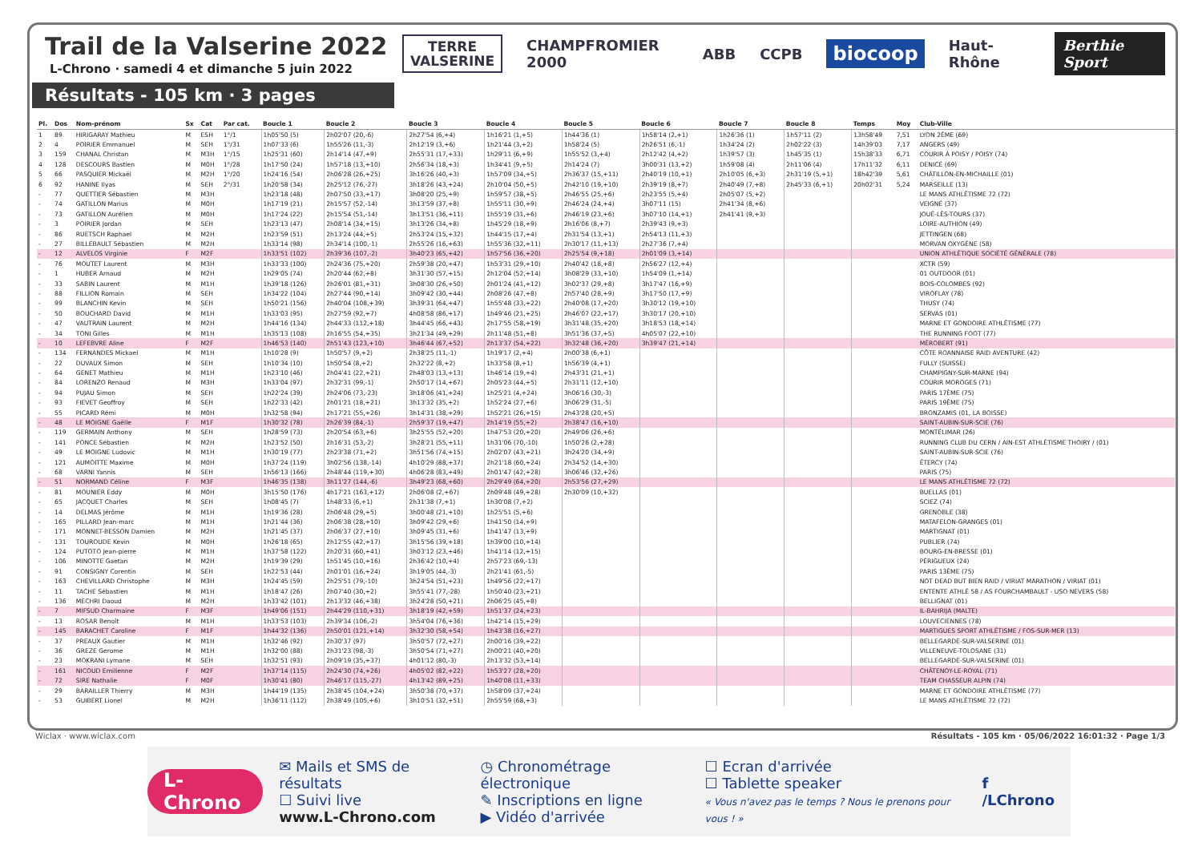Trail de la Valserine 2022
L-Chrono · samedi 4 et dimanche 5 juin 2022
Résultats - 105 km · 3 pages
TERRE
VALSERINE
CHAMPFROMIER 2000 ABB CCPB
biocoop
Haut-Rhône
Berthie Sport
| Pl. | Dos | Nom-prénom | Sx | Cat | Par cat. | Boucle 1 | Boucle 2 | Boucle 3 | Boucle 4 | Boucle 5 | Boucle 6 | Boucle 7 | Boucle 8 | Temps | Moy | Club-Ville |
| --- | --- | --- | --- | --- | --- | --- | --- | --- | --- | --- | --- | --- | --- | --- | --- | --- |
| 1 | 89 | HIRIGARAY Mathieu | M | ESH | 1°/1 | 1h05'50 (5) | 2h02'07 (20,-6) | 2h27'54 (6,+4) | 1h16'21 (1,+5) | 1h44'36 (1) | 1h58'14 (2,+1) | 1h26'36 (1) | 1h57'11 (2) | 13h58'49 | 7,51 | LYON 2ÈME (69) |
| 2 | 4 | POIRIER Emmanuel | M | SEH | 1°/31 | 1h07'33 (6) | 1h55'26 (11,-3) | 2h12'19 (3,+6) | 1h21'44 (3,+2) | 1h58'24 (5) | 2h26'51 (6,-1) | 1h34'24 (2) | 2h02'22 (3) | 14h39'03 | 7,17 | ANGERS (49) |
| 3 | 159 | CHANAL Christan | M | M3H | 1°/15 | 1h25'31 (60) | 2h14'14 (47,+9) | 2h55'31 (17,+33) | 1h29'11 (6,+9) | 1h55'52 (3,+4) | 2h12'42 (4,+2) | 1h39'57 (3) | 1h45'35 (1) | 15h38'33 | 6,71 | COURIR À POISY / POISY (74) |
| 4 | 128 | DESCOURS Bastien | M | M0H | 1°/28 | 1h17'50 (24) | 1h57'18 (13,+10) | 2h56'34 (18,+3) | 1h34'41 (9,+5) | 2h14'24 (7) | 3h00'31 (13,+2) | 1h59'08 (4) | 2h11'06 (4) | 17h11'32 | 6,11 | DENICÉ (69) |
| 5 | 66 | PASQUIER Mickaël | M | M2H | 1°/20 | 1h24'16 (54) | 2h06'28 (26,+25) | 3h16'26 (40,+3) | 1h57'09 (34,+5) | 2h36'37 (15,+11) | 2h40'19 (10,+1) | 2h10'05 (6,+3) | 2h31'19 (5,+1) | 18h42'39 | 5,61 | CHÂTILLON-EN-MICHAILLE (01) |
| 6 | 92 | HANINE Ilyas | M | SEH | 2°/31 | 1h20'58 (34) | 2h25'12 (76,-27) | 3h18'26 (43,+24) | 2h10'04 (50,+5) | 2h42'10 (19,+10) | 2h39'19 (8,+7) | 2h40'49 (7,+8) | 2h45'33 (6,+1) | 20h02'31 | 5,24 | MARSEILLE (13) |
| - | 77 | QUETTIER Sébastien | M | M3H | | 1h23'18 (48) | 2h07'50 (33,+17) | 3h08'20 (25,+9) | 1h59'57 (38,+5) | 2h46'55 (25,+6) | 2h23'55 (5,+4) | 2h05'07 (5,+2) | | | | LE MANS ATHLÉTISME 72 (72) |
| - | 74 | GATILLON Marius | M | M0H | | 1h17'19 (21) | 2h15'57 (52,-14) | 3h13'59 (37,+8) | 1h55'11 (30,+9) | 2h46'24 (24,+4) | 3h07'11 (15) | 2h41'34 (8,+6) | | | | VEIGNÉ (37) |
| - | 73 | GATILLON Aurélien | M | M0H | | 1h17'24 (22) | 2h15'54 (51,-14) | 3h13'51 (36,+11) | 1h55'19 (31,+6) | 2h46'19 (23,+6) | 3h07'10 (14,+1) | 2h41'41 (9,+3) | | | | JOUÉ-LÈS-TOURS (37) |
| - | 3 | POIRIER Jordan | M | SEH | | 1h23'13 (47) | 2h08'14 (34,+15) | 3h13'26 (34,+8) | 1h45'29 (18,+9) | 2h16'06 (8,+7) | 2h39'43 (9,+3) | | | | | LOIRE-AUTHION (49) |
| - | 86 | RUETSCH Raphael | M | M2H | | 1h23'59 (51) | 2h13'24 (44,+5) | 2h53'24 (15,+32) | 1h44'15 (17,+4) | 2h31'54 (13,+1) | 2h54'13 (11,+3) | | | | | JETTINGEN (68) |
| - | 27 | BILLEBAULT Sébastien | M | M2H | | 1h33'14 (98) | 2h34'14 (100,-1) | 2h55'26 (16,+63) | 1h55'36 (32,+11) | 2h30'17 (11,+13) | 2h27'36 (7,+4) | | | | | MORVAN OXYGÈNE (58) |
| - | 12 | ALVELOS Virginie | F | M2F | | 1h33'51 (102) | 2h39'36 (107,-2) | 3h40'23 (65,+42) | 1h57'56 (36,+20) | 2h25'54 (9,+18) | 2h01'09 (3,+14) | | | | | UNION ATHLÉTIQUE SOCIÉTÉ GÉNÉRALE (78) |
| - | 76 | MOUTET Laurent | M | M3H | | 1h33'33 (100) | 2h24'36 (75,+20) | 2h59'38 (20,+47) | 1h53'31 (29,+10) | 2h40'42 (18,+8) | 2h56'27 (12,+4) | | | | | XCTR (59) |
| - | 1 | HUBER Arnaud | M | M2H | | 1h29'05 (74) | 2h20'44 (62,+8) | 3h31'30 (57,+15) | 2h12'04 (52,+14) | 3h08'29 (33,+10) | 1h54'09 (1,+14) | | | | | 01 OUTDOOR (01) |
| - | 33 | SABIN Laurent | M | M1H | | 1h39'18 (126) | 2h26'01 (81,+31) | 3h08'30 (26,+50) | 2h01'24 (41,+12) | 3h02'37 (29,+8) | 3h17'47 (16,+9) | | | | | BOIS-COLOMBES (92) |
| - | 88 | FILLION Romain | M | SEH | | 1h34'22 (104) | 2h27'44 (90,+14) | 3h09'42 (30,+44) | 2h08'26 (47,+8) | 2h57'40 (28,+9) | 3h17'50 (17,+9) | | | | | VIROFLAY (78) |
| - | 99 | BLANCHIN Kevin | M | SEH | | 1h50'21 (156) | 2h40'04 (108,+39) | 3h39'31 (64,+47) | 1h55'48 (33,+22) | 2h40'08 (17,+20) | 3h30'12 (19,+10) | | | | | THUSY (74) |
| - | 50 | BOUCHARD David | M | M1H | | 1h33'03 (95) | 2h27'59 (92,+7) | 4h08'58 (86,+17) | 1h49'46 (21,+25) | 2h46'07 (22,+17) | 3h30'17 (20,+10) | | | | | SERVAS (01) |
| - | 47 | VAUTRAIN Laurent | M | M2H | | 1h44'16 (134) | 2h44'33 (112,+18) | 3h44'45 (66,+43) | 2h17'55 (58,+19) | 3h31'48 (35,+20) | 3h18'53 (18,+14) | | | | | MARNE ET GONDOIRE ATHLÉTISME (77) |
| - | 34 | TONI Gilles | M | M1H | | 1h35'13 (108) | 2h16'55 (54,+35) | 3h21'34 (49,+29) | 2h11'48 (51,+8) | 3h51'36 (37,+5) | 4h05'07 (22,+10) | | | | | THE RUNNING FOOT (77) |
| - | 10 | LEFEBVRE Aline | F | M2F | | 1h46'53 (140) | 2h51'43 (123,+10) | 3h46'44 (67,+52) | 2h13'37 (54,+22) | 3h32'48 (36,+20) | 3h39'47 (21,+14) | | | | | MÉROBERT (91) |
| - | 134 | FERNANDES Mickael | M | M1H | | 1h10'28 (9) | 1h50'57 (9,+2) | 2h38'25 (11,-1) | 1h19'17 (2,+4) | 2h00'38 (6,+1) | | | | | | CÔTE ROANNAISE RAID AVENTURE (42) |
| - | 22 | DUVAUX Simon | M | SEH | | 1h10'34 (10) | 1h50'54 (8,+2) | 2h32'22 (8,+2) | 1h33'58 (8,+1) | 1h56'39 (4,+1) | | | | | | FULLY (SUISSE) |
| - | 64 | GENET Mathieu | M | M1H | | 1h23'10 (46) | 2h04'41 (22,+21) | 2h48'03 (13,+13) | 1h46'14 (19,+4) | 2h43'31 (21,+1) | | | | | | CHAMPIGNY-SUR-MARNE (94) |
| - | 84 | LORENZO Renaud | M | M3H | | 1h33'04 (97) | 2h32'31 (99,-1) | 2h50'17 (14,+67) | 2h05'23 (44,+5) | 2h31'11 (12,+10) | | | | | | COURIR MOROGES (71) |
| - | 94 | PUJAU Simon | M | SEH | | 1h22'24 (39) | 2h24'06 (73,-23) | 3h18'06 (41,+24) | 1h25'21 (4,+24) | 3h06'16 (30,-3) | | | | | | PARIS 17ÈME (75) |
| - | 93 | FIEVET Geoffroy | M | SEH | | 1h22'33 (42) | 2h01'21 (18,+21) | 3h13'32 (35,+2) | 1h52'24 (27,+6) | 3h06'29 (31,-5) | | | | | | PARIS 19ÈME (75) |
| - | 55 | PICARD Rémi | M | M0H | | 1h32'58 (94) | 2h17'21 (55,+26) | 3h14'31 (38,+29) | 1h52'21 (26,+15) | 2h43'28 (20,+5) | | | | | | BRONZAMIS (01, LA BOISSE) |
| - | 48 | LE MOIGNE Gaëlle | F | M1F | | 1h30'32 (78) | 2h26'39 (84,-1) | 2h59'37 (19,+47) | 2h14'19 (55,+2) | 2h38'47 (16,+10) | | | | | | SAINT-AUBIN-SUR-SCIE (76) |
| - | 119 | GERMAIN Anthony | M | SEH | | 1h28'59 (73) | 2h20'54 (63,+6) | 3h25'55 (52,+20) | 1h47'53 (20,+20) | 2h49'06 (26,+6) | | | | | | MONTÉLIMAR (26) |
| - | 141 | PONCE Sébastien | M | M2H | | 1h23'52 (50) | 2h16'31 (53,-2) | 3h28'21 (55,+11) | 1h31'06 (70,-10) | 1h50'26 (2,+28) | | | | | | RUNNING CLUB DU CERN / AIN-EST ATHLÉTISME THOIRY / (01) |
| - | 49 | LE MOIGNE Ludovic | M | M1H | | 1h30'19 (77) | 2h23'38 (71,+2) | 3h51'56 (74,+15) | 2h02'07 (43,+21) | 3h24'20 (34,+9) | | | | | | SAINT-AUBIN-SUR-SCIE (76) |
| - | 121 | AUMOITTE Maxime | M | M0H | | 1h37'24 (119) | 3h02'56 (138,-14) | 4h10'29 (88,+37) | 2h21'18 (60,+24) | 2h34'52 (14,+30) | | | | | | ÉTERCY (74) |
| - | 68 | VARNI Yannis | M | SEH | | 1h56'13 (166) | 2h48'44 (119,+30) | 4h06'28 (83,+49) | 2h01'47 (42,+28) | 3h06'46 (32,+26) | | | | | | PARIS (75) |
| - | 51 | NORMAND Céline | F | M3F | | 1h46'35 (138) | 3h11'27 (144,-6) | 3h49'23 (68,+60) | 2h29'49 (64,+20) | 2h53'56 (27,+29) | | | | | | LE MANS ATHLÉTISME 72 (72) |
| - | 81 | MOUNIER Eddy | M | M0H | | 3h15'50 (176) | 4h17'21 (163,+12) | 2h06'08 (2,+67) | 2h09'48 (49,+28) | 2h30'09 (10,+32) | | | | | | BUELLAS (01) |
| - | 65 | JACQUET Charles | M | SEH | | 1h08'45 (7) | 1h48'33 (6,+1) | 2h31'38 (7,+1) | 1h30'08 (7,+2) | | | | | | | SCIEZ (74) |
| - | 14 | DELMAS Jérôme | M | M1H | | 1h19'36 (28) | 2h06'48 (29,+5) | 3h00'48 (21,+10) | 1h25'51 (5,+6) | | | | | | | GRENOBLE (38) |
| - | 165 | PILLARD Jean-marc | M | M1H | | 1h21'44 (36) | 2h06'38 (28,+10) | 3h09'42 (29,+6) | 1h41'50 (14,+9) | | | | | | | MATAFELON-GRANGES (01) |
| - | 171 | MONNET-BESSON Damien | M | M2H | | 1h21'45 (37) | 2h06'37 (27,+10) | 3h09'45 (31,+6) | 1h41'47 (13,+9) | | | | | | | MARTIGNAT (01) |
| - | 131 | TOUROUDE Kevin | M | M0H | | 1h26'18 (65) | 2h12'55 (42,+17) | 3h15'56 (39,+18) | 1h39'00 (10,+14) | | | | | | | PUBLIER (74) |
| - | 124 | PUTOTO Jean-pierre | M | M1H | | 1h37'58 (122) | 2h20'31 (60,+41) | 3h03'12 (23,+46) | 1h41'14 (12,+15) | | | | | | | BOURG-EN-BRESSE (01) |
| - | 106 | MINOTTE Gaetan | M | M2H | | 1h19'39 (29) | 1h51'45 (10,+16) | 2h36'42 (10,+4) | 2h57'23 (69,-13) | | | | | | | PÉRIGUEUX (24) |
| - | 91 | CONSIGNY Corentin | M | SEH | | 1h22'53 (44) | 2h01'01 (16,+24) | 3h19'05 (44,-3) | 2h21'41 (61,-5) | | | | | | | PARIS 13ÈME (75) |
| - | 163 | CHEVILLARD Christophe | M | M3H | | 1h24'45 (59) | 2h25'51 (79,-10) | 3h24'54 (51,+23) | 1h49'56 (22,+17) | | | | | | | NOT DEAD BUT BIEN RAID / VIRIAT MARATHON / VIRIAT (01) |
| - | 11 | TACHE Sébastien | M | M1H | | 1h18'47 (26) | 2h07'40 (30,+2) | 3h55'41 (77,-28) | 1h50'40 (23,+21) | | | | | | | ENTENTE ATHLÉ 58 / AS FOURCHAMBAULT - USO NEVERS (58) |
| - | 136 | MECHRI Daoud | M | M2H | | 1h33'42 (101) | 2h13'32 (46,+38) | 3h24'28 (50,+21) | 2h06'25 (45,+8) | | | | | | | BELLIGNAT (01) |
| - | 7 | MIFSUD Charmaine | F | M3F | | 1h49'06 (151) | 2h44'29 (110,+31) | 3h18'19 (42,+59) | 1h51'37 (24,+23) | | | | | | | IL-BAHRIJA (MALTE) |
| - | 13 | ROSAR Benoît | M | M1H | | 1h33'53 (103) | 2h39'34 (106,-2) | 3h54'04 (76,+36) | 1h42'14 (15,+29) | | | | | | | LOUVECIENNES (78) |
| - | 145 | BARACHET Caroline | F | M1F | | 1h44'32 (136) | 2h50'01 (121,+14) | 3h32'30 (58,+54) | 1h43'38 (16,+27) | | | | | | | MARTIGUES SPORT ATHLÉTISME / FOS-SUR-MER (13) |
| - | 37 | PREAUX Gautier | M | M1H | | 1h32'46 (92) | 2h30'37 (97) | 3h50'57 (72,+27) | 2h00'16 (39,+22) | | | | | | | BELLEGARDE-SUR-VALSERINE (01) |
| - | 36 | GREZE Gerome | M | M1H | | 1h32'00 (88) | 2h31'23 (98,-3) | 3h50'54 (71,+27) | 2h00'21 (40,+20) | | | | | | | VILLENEUVE-TOLOSANE (31) |
| - | 23 | MOKRANI Lymane | M | SEH | | 1h32'51 (93) | 2h09'19 (35,+37) | 4h01'12 (80,-3) | 2h13'32 (53,+14) | | | | | | | BELLEGARDE-SUR-VALSERINE (01) |
| - | 161 | NICOUD Emilienne | F | M2F | | 1h37'14 (115) | 2h24'30 (74,+26) | 4h05'02 (82,+22) | 1h53'27 (28,+20) | | | | | | | CHÂTENOY-LE-ROYAL (71) |
| - | 72 | SIRE Nathalie | F | M0F | | 1h30'41 (80) | 2h46'17 (115,-27) | 4h13'42 (89,+25) | 1h40'08 (11,+33) | | | | | | | TEAM CHASSEUR ALPIN (74) |
| - | 29 | BARAILLER Thierry | M | M3H | | 1h44'19 (135) | 2h38'45 (104,+24) | 3h50'38 (70,+37) | 1h58'09 (37,+24) | | | | | | | MARNE ET GONDOIRE ATHLÉTISME (77) |
| - | 53 | GUIBERT Lionel | M | M2H | | 1h36'11 (112) | 2h38'49 (105,+6) | 3h10'51 (32,+51) | 2h55'59 (68,+3) | | | | | | | LE MANS ATHLÉTISME 72 (72) |
Wiclax · www.wiclax.com Résultats - 105 km · 05/06/2022 16:01:32 · Page 1/3
L-Chrono
✉ Mails et SMS de résultats
☐ Suivi live
www.L-Chrono.com
◷ Chronométrage électronique
✎ Inscriptions en ligne
▶ Vidéo d'arrivée
☐ Ecran d'arrivée
☐ Tablette speaker
« Vous n'avez pas le temps ? Nous le prenons pour vous ! »
f /LChrono